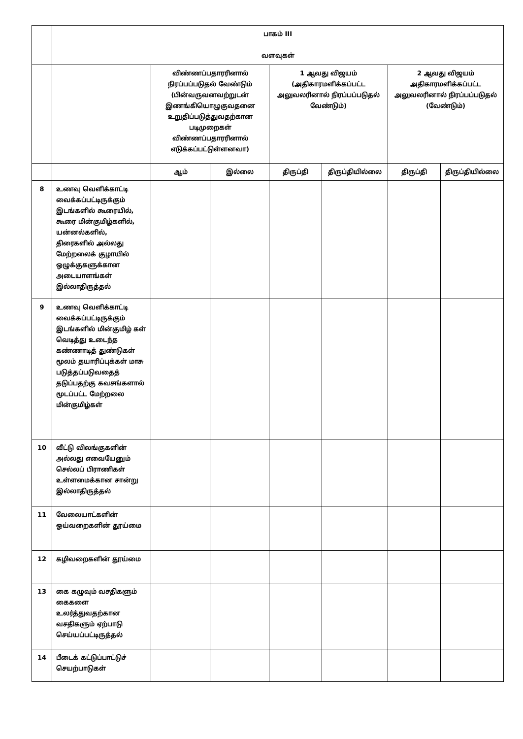| | பாகம் III வளவுகள் | | | | | | |
| | | விண்ணப்பதாரரினால் நிரப்பப்படுதல் வேண்டும் (பின்வருவனவற்றுடன் இணங்கியொழுகுவதனை உறுதிப்படுத்துவதற்கான படிமுறைகள் விண்ணப்பதாரரினால் எடுக்கப்பட்டுள்ளனவா) | | 1 ஆவது விஜயம் (அதிகாரமளிக்கப்பட்ட அலுவலரினால் நிரப்பப்படுதல் வேண்டும்) | | 2 ஆவது விஜயம் அதிகாரமளிக்கப்பட்ட அலுவலரினால் நிரப்பப்படுதல் (வேண்டும்) | |
| | | ஆம் | இல்லை | திருப்தி | திருப்தியில்லை | திருப்தி | திருப்தியில்லை |
| 8 | உணவு வெளிக்காட்டி வைக்கப்பட்டிருக்கும் இடங்களில் கூரையில், கூரை மின்குமிழ்களில், யன்னல்களில், திரைகளில் அல்லது மேற்றலைக் குழாயில் ஒழுக்குகளுக்கான அடையாளங்கள் இல்லாதிருத்தல் | | | | | | |
| 9 | உணவு வெளிக்காட்டி வைக்கப்பட்டிருக்கும் இடங்களில் மின்குமிழ் கள் வெடித்து உடைந்த கண்ணாடித் துண்டுகள் மூலம் தயாரிப்புக்கள் மாசு படுத்தப்படுவதைத் தடுப்பதற்கு கவசங்களால் மூடப்பட்ட மேற்றலை மின்குமிழ்கள் | | | | | | |
| 10 | வீட்டு விலங்குகளின் அல்லது எவையேனும் செல்லப் பிராணிகள் உள்ளமைக்கான சான்று இல்லாதிருத்தல் | | | | | | |
| 11 | வேலையாட்களின் ஓய்வறைகளின் தூய்மை | | | | | | |
| 12 | கழிவறைகளின் தூய்மை | | | | | | |
| 13 | கை கழுவும் வசதிகளும் கைகளை உலர்த்துவதற்கான வசதிகளும் ஏற்பாடு செய்யப்பட்டிருத்தல் | | | | | | |
| 14 | பீடைக் கட்டுப்பாட்டுச் செயற்பாடுகள் | | | | | | |